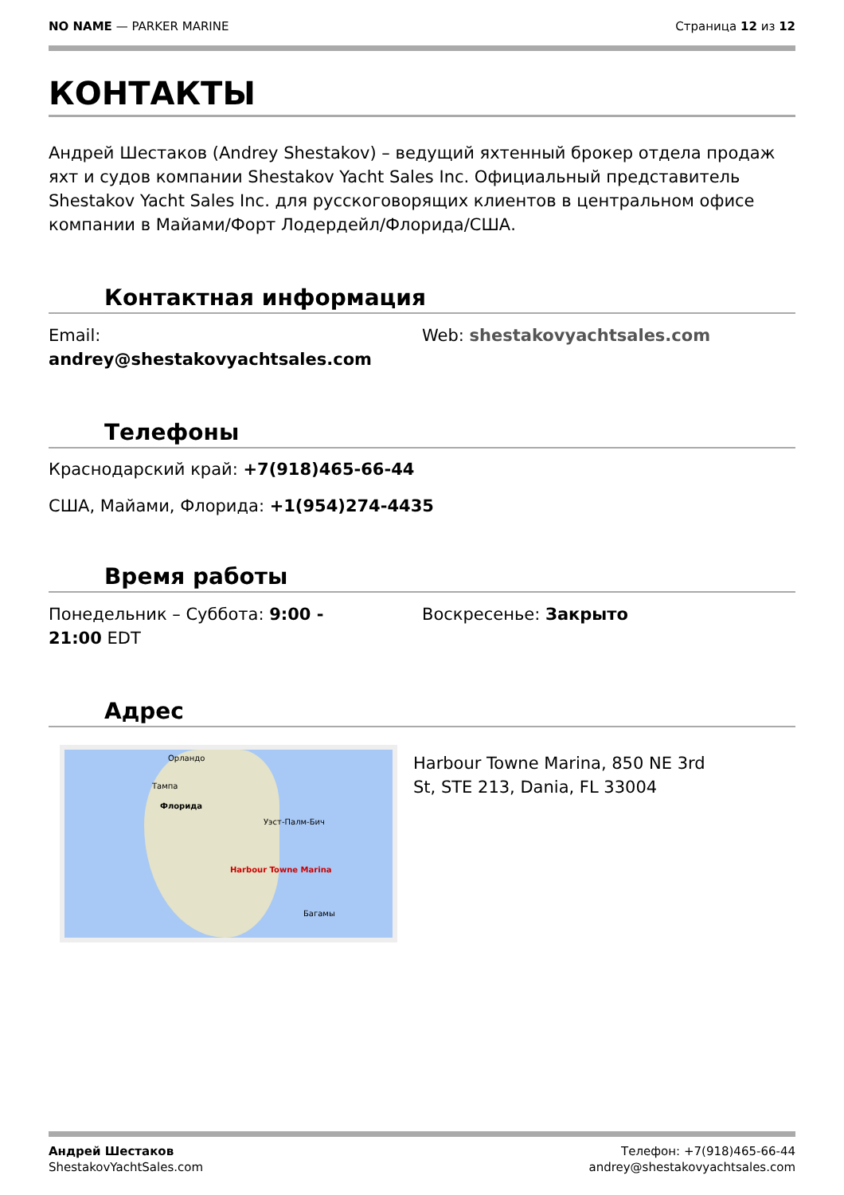NO NAME — PARKER MARINE Страница 12 из 12
КОНТАКТЫ
Андрей Шестаков (Andrey Shestakov) – ведущий яхтенный брокер отдела продаж яхт и судов компании Shestakov Yacht Sales Inc. Официальный представитель Shestakov Yacht Sales Inc. для русскоговорящих клиентов в центральном офисе компании в Майами/Форт Лодердейл/Флорида/США.
Контактная информация
Email:
andrey@shestakovyachtsales.com
Web: shestakovyachtsales.com
Телефоны
Краснодарский край: +7(918)465-66-44
США, Майами, Флорида: +1(954)274-4435
Время работы
Понедельник – Суббота: 9:00 -
21:00 EDT
Воскресенье: Закрыто
Адрес
Орландо
Тампа
Флорида
Уэст-Палм-Бич
Harbour Towne Marina
Багамы
Harbour Towne Marina, 850 NE 3rd
St, STE 213, Dania, FL 33004
Андрей Шестаков
ShestakovYachtSales.com
Телефон: +7(918)465-66-44
andrey@shestakovyachtsales.com